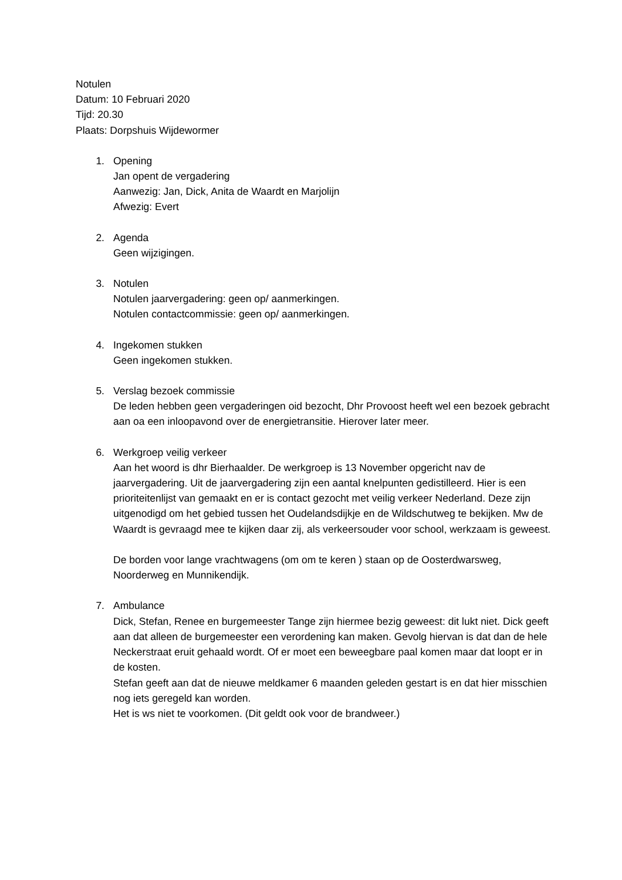Notulen
Datum: 10 Februari 2020
Tijd: 20.30
Plaats: Dorpshuis Wijdewormer
1. Opening
Jan opent de vergadering
Aanwezig: Jan, Dick, Anita de Waardt en Marjolijn
Afwezig: Evert
2. Agenda
Geen wijzigingen.
3. Notulen
Notulen jaarvergadering: geen op/ aanmerkingen.
Notulen contactcommissie: geen op/ aanmerkingen.
4. Ingekomen stukken
Geen ingekomen stukken.
5. Verslag bezoek commissie
De leden hebben geen vergaderingen oid bezocht, Dhr Provoost heeft wel een bezoek gebracht aan oa een inloopavond over de energietransitie. Hierover later meer.
6. Werkgroep veilig verkeer
Aan het woord is dhr Bierhaalder. De werkgroep is 13 November opgericht nav de jaarvergadering. Uit de jaarvergadering zijn een aantal knelpunten gedistilleerd. Hier is een prioriteitenlijst van gemaakt en er is contact gezocht met veilig verkeer Nederland. Deze zijn uitgenodigd om het gebied tussen het Oudelandsdijkje en de Wildschutweg te bekijken. Mw de Waardt is gevraagd mee te kijken daar zij, als verkeersouder voor school, werkzaam is geweest.
De borden voor lange vrachtwagens (om om te keren ) staan op de Oosterdwarsweg, Noorderweg en Munnikendijk.
7. Ambulance
Dick, Stefan, Renee en burgemeester Tange zijn hiermee bezig geweest: dit lukt niet. Dick geeft aan dat alleen de burgemeester een verordening kan maken. Gevolg hiervan is dat dan de hele Neckerstraat eruit gehaald wordt. Of er moet een beweegbare paal komen maar dat loopt er in de kosten.
Stefan geeft aan dat de nieuwe meldkamer 6 maanden geleden gestart is en dat hier misschien nog iets geregeld kan worden.
Het is ws niet te voorkomen. (Dit geldt ook voor de brandweer.)